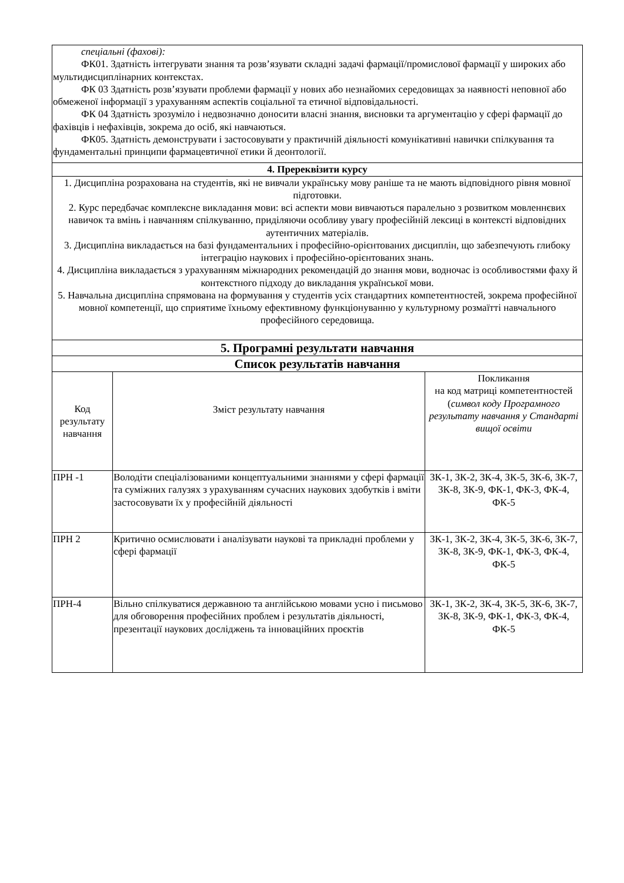| спеціальні (фахові): ФК01. Здатність інтегрувати знання та розв’язувати складні задачі фармації/промислової фармації у широких або мультидисциплінарних контекстах. ФК 03 Здатність розв’язувати проблеми фармації у нових або незнайомих середовищах за наявності неповної або обмеженої інформації з урахуванням аспектів соціальної та етичної відповідальності. ФК 04 Здатність зрозуміло і недвозначно доносити власні знання, висновки та аргументацію у сфері фармації до фахівців і нефахівців, зокрема до осіб, які навчаються. ФК05. Здатність демонструвати і застосовувати у практичній діяльності комунікативні навички спілкування та фундаментальні принципи фармацевтичної етики й деонтології. | | |
| 4. Пререквізити курсу | | |
| 1. Дисципліна розрахована на студентів, які не вивчали українську мову раніше та не мають відповідного рівня мовної підготовки. 2. Курс передбачає комплексне викладання мови: всі аспекти мови вивчаються паралельно з розвитком мовленнєвих навичок та вмінь і навчанням спілкуванню, приділяючи особливу увагу професійній лексиці в контексті відповідних аутентичних матеріалів. 3. Дисципліна викладається на базі фундаментальних і професійно-орієнтованих дисциплін, що забезпечують глибоку інтеграцію наукових і професійно-орієнтованих знань. 4. Дисципліна викладається з урахуванням міжнародних рекомендацій до знання мови, водночас із особливостями фаху й контекстного підходу до викладання української мови. 5. Навчальна дисципліна спрямована на формування у студентів усіх стандартних компетентностей, зокрема професійної мовної компетенції, що сприятиме їхньому ефективному функціонуванню у культурному розмаїтті навчального професійного середовища. | | |
| 5. Програмні результати навчання | | |
| Список результатів навчання | | |
| Код результату навчання | Зміст результату навчання | Покликання на код матриці компетентностей ( символ коду Програмного результату навчання у Стандарті вищої освіти |
| ПРН -1 | Володіти спеціалізованими концептуальними знаннями у сфері фармації та суміжних галузях з урахуванням сучасних наукових здобутків і вміти застосовувати їх у професійній діяльності | ЗК-1, ЗК-2, ЗК-4, ЗК-5, ЗК-6, ЗК-7, ЗК-8, ЗК-9, ФК-1, ФК-3, ФК-4, ФК-5 |
| ПРН 2 | Критично осмислювати і аналізувати наукові та прикладні проблеми у сфері фармації | ЗК-1, ЗК-2, ЗК-4, ЗК-5, ЗК-6, ЗК-7, ЗК-8, ЗК-9, ФК-1, ФК-3, ФК-4, ФК-5 |
| ПРН-4 | Вільно спілкуватися державною та англійською мовами усно і письмово для обговорення професійних проблем і результатів діяльності, презентації наукових досліджень та інноваційних проєктів | ЗК-1, ЗК-2, ЗК-4, ЗК-5, ЗК-6, ЗК-7, ЗК-8, ЗК-9, ФК-1, ФК-3, ФК-4, ФК-5 |